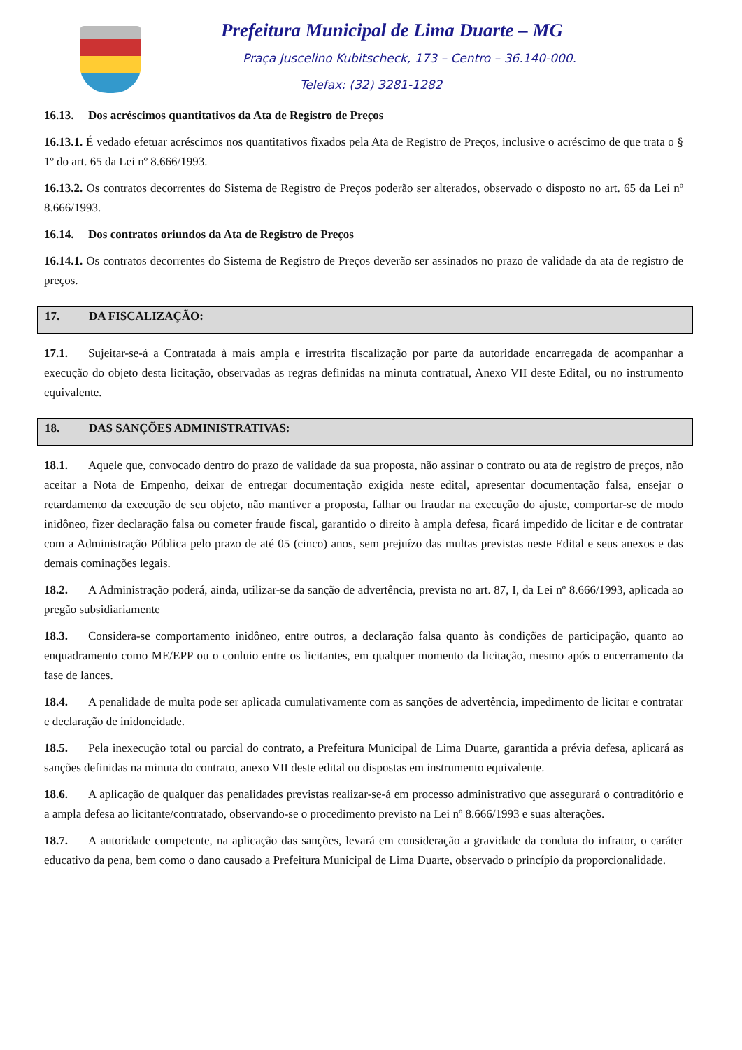Prefeitura Municipal de Lima Duarte – MG
Praça Juscelino Kubitscheck, 173 – Centro – 36.140-000.
Telefax: (32) 3281-1282
16.13. Dos acréscimos quantitativos da Ata de Registro de Preços
16.13.1. É vedado efetuar acréscimos nos quantitativos fixados pela Ata de Registro de Preços, inclusive o acréscimo de que trata o § 1º do art. 65 da Lei nº 8.666/1993.
16.13.2. Os contratos decorrentes do Sistema de Registro de Preços poderão ser alterados, observado o disposto no art. 65 da Lei nº 8.666/1993.
16.14. Dos contratos oriundos da Ata de Registro de Preços
16.14.1. Os contratos decorrentes do Sistema de Registro de Preços deverão ser assinados no prazo de validade da ata de registro de preços.
17. DA FISCALIZAÇÃO:
17.1. Sujeitar-se-á a Contratada à mais ampla e irrestrita fiscalização por parte da autoridade encarregada de acompanhar a execução do objeto desta licitação, observadas as regras definidas na minuta contratual, Anexo VII deste Edital, ou no instrumento equivalente.
18. DAS SANÇÕES ADMINISTRATIVAS:
18.1. Aquele que, convocado dentro do prazo de validade da sua proposta, não assinar o contrato ou ata de registro de preços, não aceitar a Nota de Empenho, deixar de entregar documentação exigida neste edital, apresentar documentação falsa, ensejar o retardamento da execução de seu objeto, não mantiver a proposta, falhar ou fraudar na execução do ajuste, comportar-se de modo inidôneo, fizer declaração falsa ou cometer fraude fiscal, garantido o direito à ampla defesa, ficará impedido de licitar e de contratar com a Administração Pública pelo prazo de até 05 (cinco) anos, sem prejuízo das multas previstas neste Edital e seus anexos e das demais cominações legais.
18.2. A Administração poderá, ainda, utilizar-se da sanção de advertência, prevista no art. 87, I, da Lei nº 8.666/1993, aplicada ao pregão subsidiariamente
18.3. Considera-se comportamento inidôneo, entre outros, a declaração falsa quanto às condições de participação, quanto ao enquadramento como ME/EPP ou o conluio entre os licitantes, em qualquer momento da licitação, mesmo após o encerramento da fase de lances.
18.4. A penalidade de multa pode ser aplicada cumulativamente com as sanções de advertência, impedimento de licitar e contratar e declaração de inidoneidade.
18.5. Pela inexecução total ou parcial do contrato, a Prefeitura Municipal de Lima Duarte, garantida a prévia defesa, aplicará as sanções definidas na minuta do contrato, anexo VII deste edital ou dispostas em instrumento equivalente.
18.6. A aplicação de qualquer das penalidades previstas realizar-se-á em processo administrativo que assegurará o contraditório e a ampla defesa ao licitante/contratado, observando-se o procedimento previsto na Lei nº 8.666/1993 e suas alterações.
18.7. A autoridade competente, na aplicação das sanções, levará em consideração a gravidade da conduta do infrator, o caráter educativo da pena, bem como o dano causado a Prefeitura Municipal de Lima Duarte, observado o princípio da proporcionalidade.